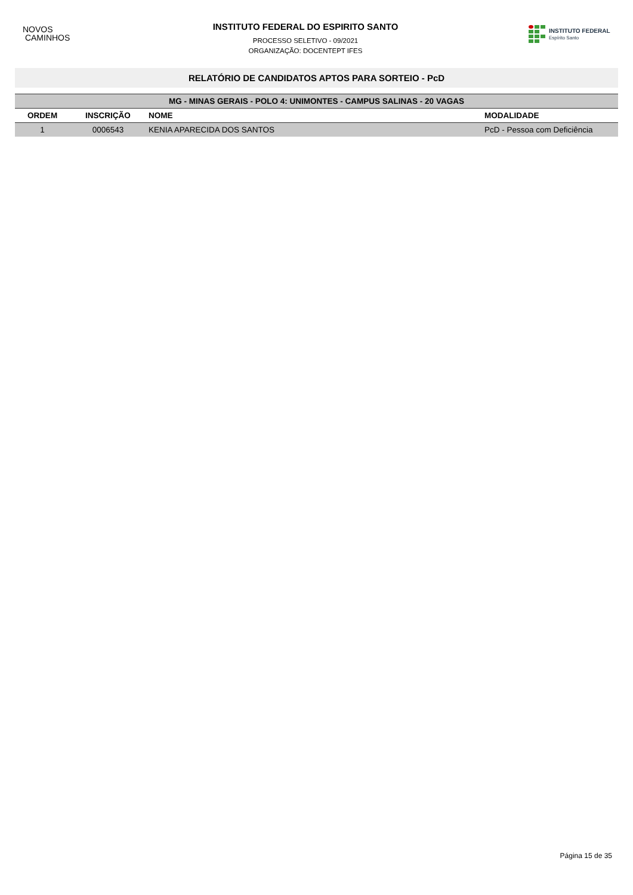NOVOS
CAMINHOS
INSTITUTO FEDERAL DO ESPIRITO SANTO
PROCESSO SELETIVO - 09/2021
ORGANIZAÇÃO: DOCENTEPT IFES
INSTITUTO FEDERAL
Espírito Santo
RELATÓRIO DE CANDIDATOS APTOS PARA SORTEIO - PcD
| MG - MINAS GERAIS - POLO 4: UNIMONTES - CAMPUS SALINAS - 20 VAGAS | | | |
| --- | --- | --- | --- |
| ORDEM | INSCRIÇÃO | NOME | MODALIDADE |
| 1 | 0006543 | KENIA APARECIDA DOS SANTOS | PcD - Pessoa com Deficiência |
Página 15 de 35